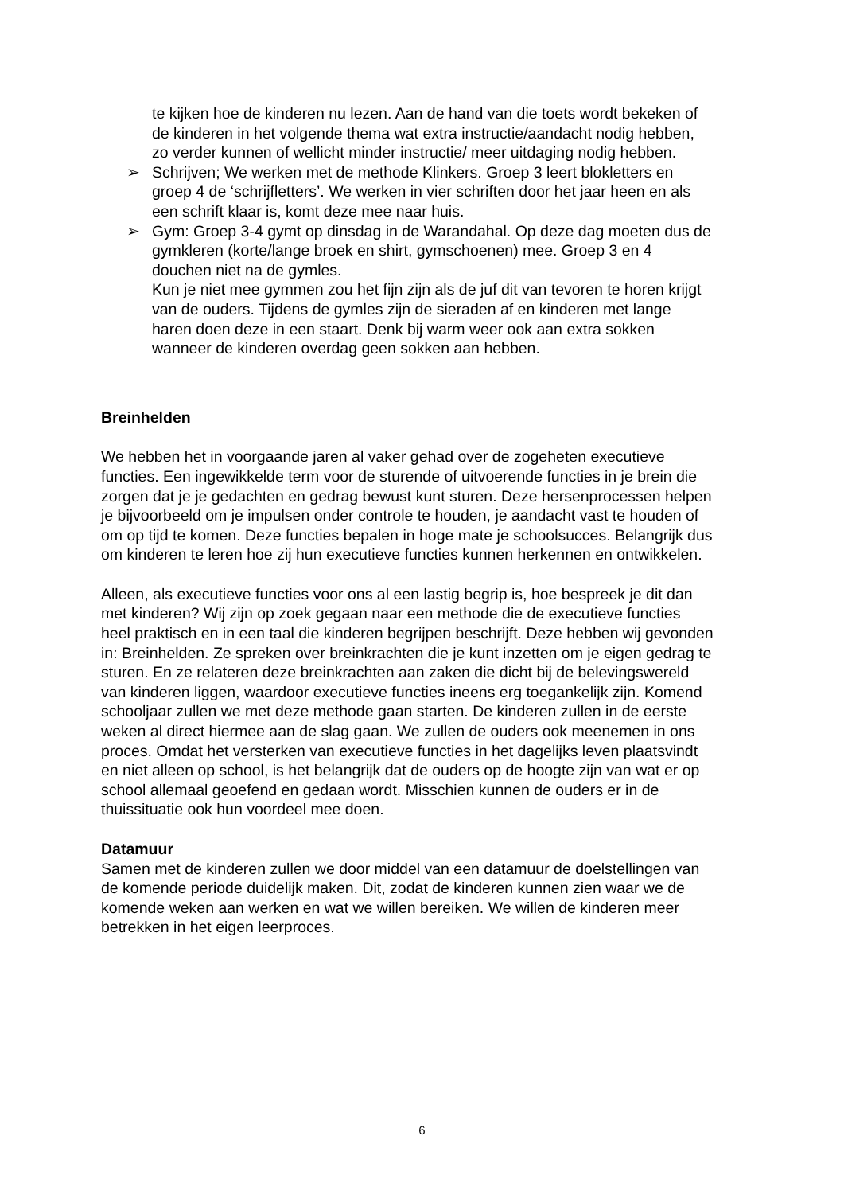te kijken hoe de kinderen nu lezen. Aan de hand van die toets wordt bekeken of de kinderen in het volgende thema wat extra instructie/aandacht nodig hebben, zo verder kunnen of wellicht minder instructie/ meer uitdaging nodig hebben.
➢ Schrijven; We werken met de methode Klinkers. Groep 3 leert blokletters en groep 4 de ‘schrijfletters’. We werken in vier schriften door het jaar heen en als een schrift klaar is, komt deze mee naar huis.
➢ Gym: Groep 3-4 gymt op dinsdag in de Warandahal. Op deze dag moeten dus de gymkleren (korte/lange broek en shirt, gymschoenen) mee. Groep 3 en 4 douchen niet na de gymles.
Kun je niet mee gymmen zou het fijn zijn als de juf dit van tevoren te horen krijgt van de ouders. Tijdens de gymles zijn de sieraden af en kinderen met lange haren doen deze in een staart. Denk bij warm weer ook aan extra sokken wanneer de kinderen overdag geen sokken aan hebben.
Breinhelden
We hebben het in voorgaande jaren al vaker gehad over de zogeheten executieve functies. Een ingewikkelde term voor de sturende of uitvoerende functies in je brein die zorgen dat je je gedachten en gedrag bewust kunt sturen. Deze hersenprocessen helpen je bijvoorbeeld om je impulsen onder controle te houden, je aandacht vast te houden of om op tijd te komen. Deze functies bepalen in hoge mate je schoolsucces. Belangrijk dus om kinderen te leren hoe zij hun executieve functies kunnen herkennen en ontwikkelen.
Alleen, als executieve functies voor ons al een lastig begrip is, hoe bespreek je dit dan met kinderen? Wij zijn op zoek gegaan naar een methode die de executieve functies heel praktisch en in een taal die kinderen begrijpen beschrijft. Deze hebben wij gevonden in: Breinhelden. Ze spreken over breinkrachten die je kunt inzetten om je eigen gedrag te sturen. En ze relateren deze breinkrachten aan zaken die dicht bij de belevingswereld van kinderen liggen, waardoor executieve functies ineens erg toegankelijk zijn. Komend schooljaar zullen we met deze methode gaan starten. De kinderen zullen in de eerste weken al direct hiermee aan de slag gaan. We zullen de ouders ook meenemen in ons proces. Omdat het versterken van executieve functies in het dagelijks leven plaatsvindt en niet alleen op school, is het belangrijk dat de ouders op de hoogte zijn van wat er op school allemaal geoefend en gedaan wordt. Misschien kunnen de ouders er in de thuissituatie ook hun voordeel mee doen.
Datamuur
Samen met de kinderen zullen we door middel van een datamuur de doelstellingen van de komende periode duidelijk maken. Dit, zodat de kinderen kunnen zien waar we de komende weken aan werken en wat we willen bereiken. We willen de kinderen meer betrekken in het eigen leerproces.
6